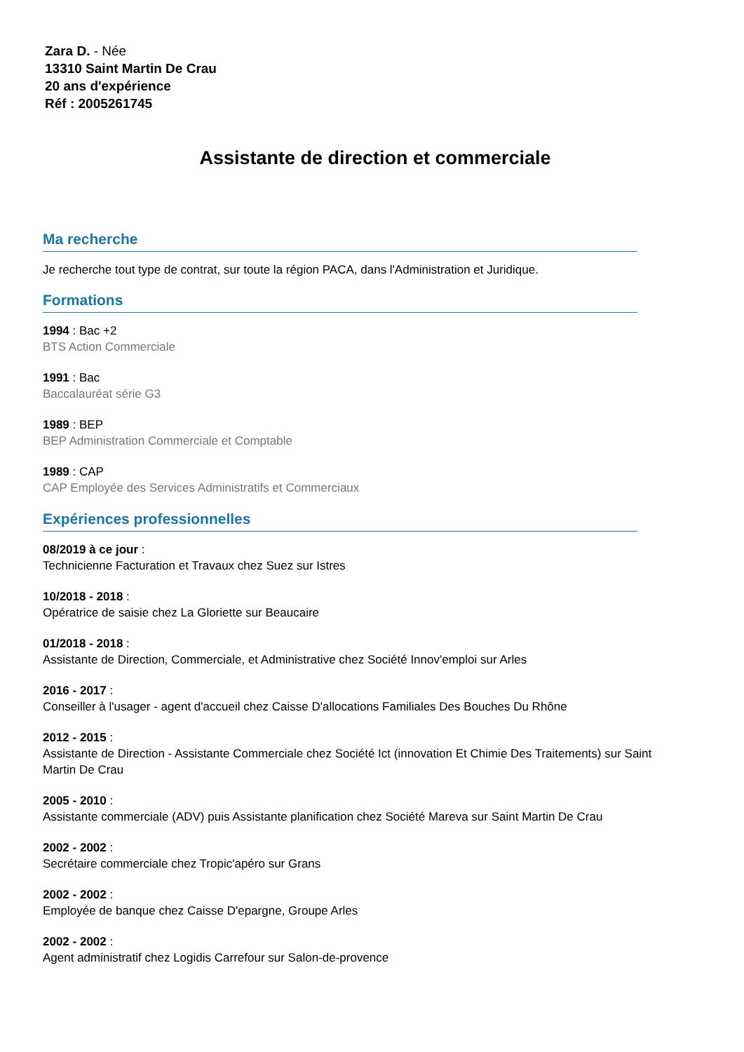Zara D. - Née
13310 Saint Martin De Crau
20 ans d'expérience
Réf : 2005261745
Assistante de direction et commerciale
Ma recherche
Je recherche tout type de contrat, sur toute la région PACA, dans l'Administration et Juridique.
Formations
1994 : Bac +2
BTS Action Commerciale
1991 : Bac
Baccalauréat série G3
1989 : BEP
BEP Administration Commerciale et Comptable
1989 : CAP
CAP Employée des Services Administratifs et Commerciaux
Expériences professionnelles
08/2019 à ce jour :
Technicienne Facturation et Travaux chez Suez sur Istres
10/2018 - 2018 :
Opératrice de saisie chez La Gloriette sur Beaucaire
01/2018 - 2018 :
Assistante de Direction, Commerciale, et Administrative chez Société Innov'emploi sur Arles
2016 - 2017 :
Conseiller à l'usager - agent d'accueil chez Caisse D'allocations Familiales Des Bouches Du Rhône
2012 - 2015 :
Assistante de Direction - Assistante Commerciale chez Société Ict (innovation Et Chimie Des Traitements) sur Saint Martin De Crau
2005 - 2010 :
Assistante commerciale (ADV) puis Assistante planification chez Société Mareva sur Saint Martin De Crau
2002 - 2002 :
Secrétaire commerciale chez Tropic'apéro sur Grans
2002 - 2002 :
Employée de banque chez Caisse D'epargne, Groupe Arles
2002 - 2002 :
Agent administratif chez Logidis Carrefour sur Salon-de-provence